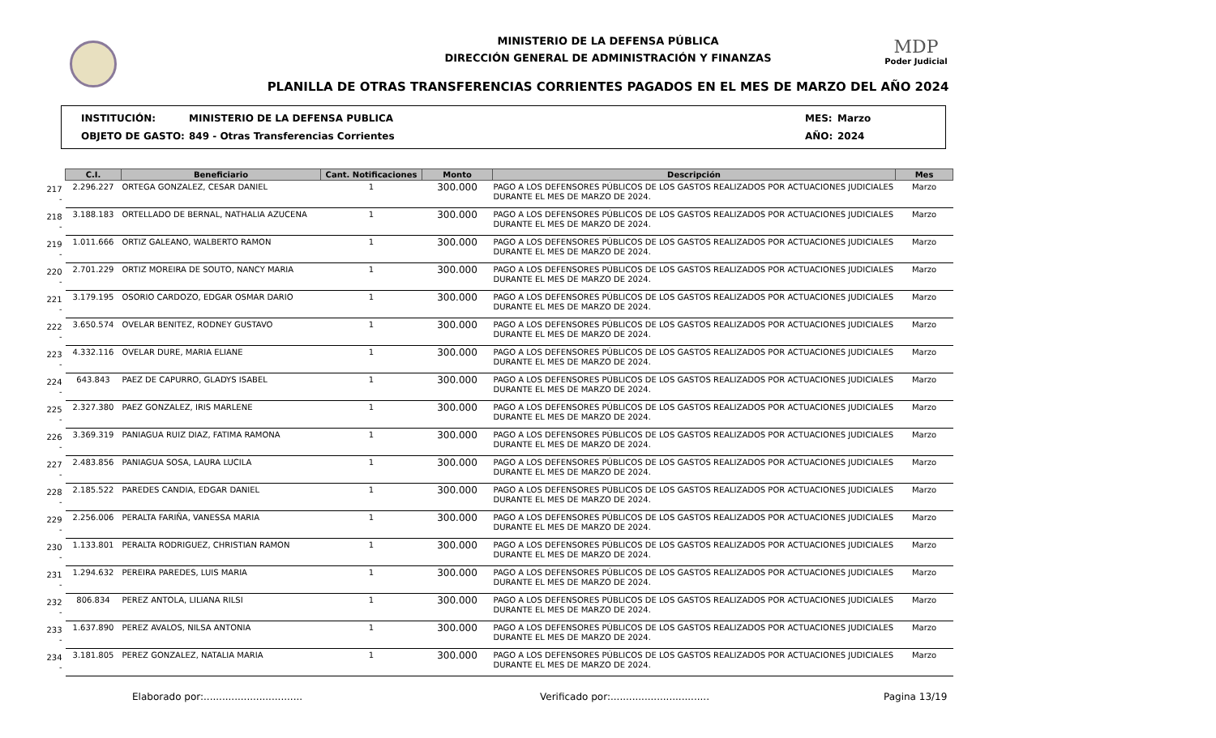MDP
Poder Judicial
MINISTERIO DE LA DEFENSA PÚBLICA
DIRECCIÓN GENERAL DE ADMINISTRACIÓN Y FINANZAS
PLANILLA DE OTRAS TRANSFERENCIAS CORRIENTES PAGADOS EN EL MES DE MARZO DEL AÑO 2024
INSTITUCIÓN: MINISTERIO DE LA DEFENSA PUBLICA MES: Marzo OBJETO DE GASTO: 849 - Otras Transferencias Corrientes AÑO: 2024
| | C.I. | Beneficiario | Cant. Notificaciones | Monto | Descripción | Mes |
| --- | --- | --- | --- | --- | --- | --- |
| 217 - | 2.296.227 | ORTEGA GONZALEZ, CESAR DANIEL | 1 | 300.000 | PAGO A LOS DEFENSORES PÚBLICOS DE LOS GASTOS REALIZADOS POR ACTUACIONES JUDICIALES DURANTE EL MES DE MARZO DE 2024. | Marzo |
| 218 - | 3.188.183 | ORTELLADO DE BERNAL, NATHALIA AZUCENA | 1 | 300.000 | PAGO A LOS DEFENSORES PÚBLICOS DE LOS GASTOS REALIZADOS POR ACTUACIONES JUDICIALES DURANTE EL MES DE MARZO DE 2024. | Marzo |
| 219 - | 1.011.666 | ORTIZ GALEANO, WALBERTO RAMON | 1 | 300.000 | PAGO A LOS DEFENSORES PÚBLICOS DE LOS GASTOS REALIZADOS POR ACTUACIONES JUDICIALES DURANTE EL MES DE MARZO DE 2024. | Marzo |
| 220 - | 2.701.229 | ORTIZ MOREIRA DE SOUTO, NANCY MARIA | 1 | 300.000 | PAGO A LOS DEFENSORES PÚBLICOS DE LOS GASTOS REALIZADOS POR ACTUACIONES JUDICIALES DURANTE EL MES DE MARZO DE 2024. | Marzo |
| 221 - | 3.179.195 | OSORIO CARDOZO, EDGAR OSMAR DARIO | 1 | 300.000 | PAGO A LOS DEFENSORES PÚBLICOS DE LOS GASTOS REALIZADOS POR ACTUACIONES JUDICIALES DURANTE EL MES DE MARZO DE 2024. | Marzo |
| 222 - | 3.650.574 | OVELAR BENITEZ, RODNEY GUSTAVO | 1 | 300.000 | PAGO A LOS DEFENSORES PÚBLICOS DE LOS GASTOS REALIZADOS POR ACTUACIONES JUDICIALES DURANTE EL MES DE MARZO DE 2024. | Marzo |
| 223 - | 4.332.116 | OVELAR DURE, MARIA ELIANE | 1 | 300.000 | PAGO A LOS DEFENSORES PÚBLICOS DE LOS GASTOS REALIZADOS POR ACTUACIONES JUDICIALES DURANTE EL MES DE MARZO DE 2024. | Marzo |
| 224 - | 643.843 | PAEZ DE CAPURRO, GLADYS ISABEL | 1 | 300.000 | PAGO A LOS DEFENSORES PÚBLICOS DE LOS GASTOS REALIZADOS POR ACTUACIONES JUDICIALES DURANTE EL MES DE MARZO DE 2024. | Marzo |
| 225 - | 2.327.380 | PAEZ GONZALEZ, IRIS MARLENE | 1 | 300.000 | PAGO A LOS DEFENSORES PÚBLICOS DE LOS GASTOS REALIZADOS POR ACTUACIONES JUDICIALES DURANTE EL MES DE MARZO DE 2024. | Marzo |
| 226 - | 3.369.319 | PANIAGUA RUIZ DIAZ, FATIMA RAMONA | 1 | 300.000 | PAGO A LOS DEFENSORES PÚBLICOS DE LOS GASTOS REALIZADOS POR ACTUACIONES JUDICIALES DURANTE EL MES DE MARZO DE 2024. | Marzo |
| 227 - | 2.483.856 | PANIAGUA SOSA, LAURA LUCILA | 1 | 300.000 | PAGO A LOS DEFENSORES PÚBLICOS DE LOS GASTOS REALIZADOS POR ACTUACIONES JUDICIALES DURANTE EL MES DE MARZO DE 2024. | Marzo |
| 228 - | 2.185.522 | PAREDES CANDIA, EDGAR DANIEL | 1 | 300.000 | PAGO A LOS DEFENSORES PÚBLICOS DE LOS GASTOS REALIZADOS POR ACTUACIONES JUDICIALES DURANTE EL MES DE MARZO DE 2024. | Marzo |
| 229 - | 2.256.006 | PERALTA FARIÑA, VANESSA MARIA | 1 | 300.000 | PAGO A LOS DEFENSORES PÚBLICOS DE LOS GASTOS REALIZADOS POR ACTUACIONES JUDICIALES DURANTE EL MES DE MARZO DE 2024. | Marzo |
| 230 - | 1.133.801 | PERALTA RODRIGUEZ, CHRISTIAN RAMON | 1 | 300.000 | PAGO A LOS DEFENSORES PÚBLICOS DE LOS GASTOS REALIZADOS POR ACTUACIONES JUDICIALES DURANTE EL MES DE MARZO DE 2024. | Marzo |
| 231 - | 1.294.632 | PEREIRA PAREDES, LUIS MARIA | 1 | 300.000 | PAGO A LOS DEFENSORES PÚBLICOS DE LOS GASTOS REALIZADOS POR ACTUACIONES JUDICIALES DURANTE EL MES DE MARZO DE 2024. | Marzo |
| 232 - | 806.834 | PEREZ ANTOLA, LILIANA RILSI | 1 | 300.000 | PAGO A LOS DEFENSORES PÚBLICOS DE LOS GASTOS REALIZADOS POR ACTUACIONES JUDICIALES DURANTE EL MES DE MARZO DE 2024. | Marzo |
| 233 - | 1.637.890 | PEREZ AVALOS, NILSA ANTONIA | 1 | 300.000 | PAGO A LOS DEFENSORES PÚBLICOS DE LOS GASTOS REALIZADOS POR ACTUACIONES JUDICIALES DURANTE EL MES DE MARZO DE 2024. | Marzo |
| 234 - | 3.181.805 | PEREZ GONZALEZ, NATALIA MARIA | 1 | 300.000 | PAGO A LOS DEFENSORES PÚBLICOS DE LOS GASTOS REALIZADOS POR ACTUACIONES JUDICIALES DURANTE EL MES DE MARZO DE 2024. | Marzo |
Elaborado por:................................ Verificado por:................................ Pagina 13/19